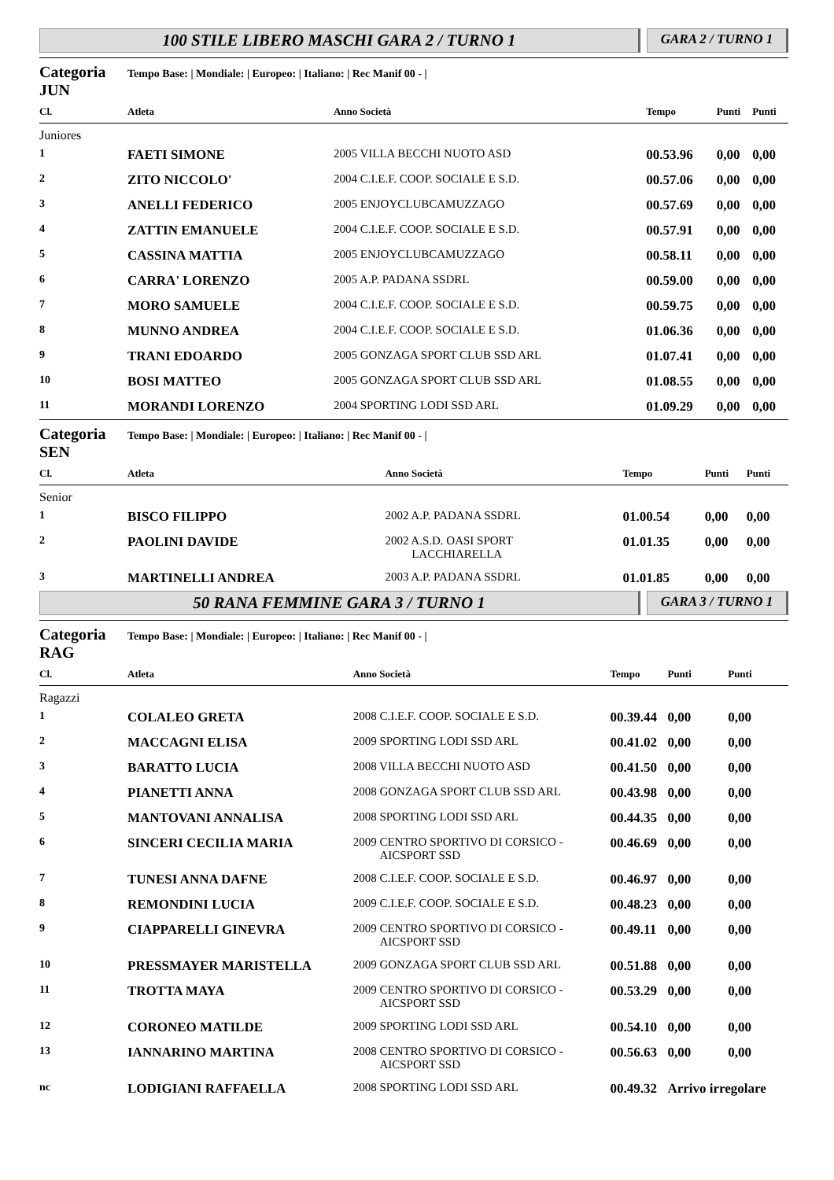100 STILE LIBERO MASCHI GARA 2 / TURNO 1
GARA 2 / TURNO 1
Categoria JUN Tempo Base: | Mondiale: | Europeo: | Italiano: | Rec Manif 00 - |
| Cl. | Atleta | Anno Società | Tempo | Punti | Punti |
| --- | --- | --- | --- | --- | --- |
| Juniores | | | | | |
| 1 | FAETI SIMONE | 2005 VILLA BECCHI NUOTO ASD | 00.53.96 | 0,00 | 0,00 |
| 2 | ZITO NICCOLO' | 2004 C.I.E.F. COOP. SOCIALE E S.D. | 00.57.06 | 0,00 | 0,00 |
| 3 | ANELLI FEDERICO | 2005 ENJOYCLUBCAMUZZAGO | 00.57.69 | 0,00 | 0,00 |
| 4 | ZATTIN EMANUELE | 2004 C.I.E.F. COOP. SOCIALE E S.D. | 00.57.91 | 0,00 | 0,00 |
| 5 | CASSINA MATTIA | 2005 ENJOYCLUBCAMUZZAGO | 00.58.11 | 0,00 | 0,00 |
| 6 | CARRA' LORENZO | 2005 A.P. PADANA SSDRL | 00.59.00 | 0,00 | 0,00 |
| 7 | MORO SAMUELE | 2004 C.I.E.F. COOP. SOCIALE E S.D. | 00.59.75 | 0,00 | 0,00 |
| 8 | MUNNO ANDREA | 2004 C.I.E.F. COOP. SOCIALE E S.D. | 01.06.36 | 0,00 | 0,00 |
| 9 | TRANI EDOARDO | 2005 GONZAGA SPORT CLUB SSD ARL | 01.07.41 | 0,00 | 0,00 |
| 10 | BOSI MATTEO | 2005 GONZAGA SPORT CLUB SSD ARL | 01.08.55 | 0,00 | 0,00 |
| 11 | MORANDI LORENZO | 2004 SPORTING LODI SSD ARL | 01.09.29 | 0,00 | 0,00 |
Categoria SEN Tempo Base: | Mondiale: | Europeo: | Italiano: | Rec Manif 00 - |
| Cl. | Atleta | Anno Società | Tempo | Punti | Punti |
| --- | --- | --- | --- | --- | --- |
| Senior | | | | | |
| 1 | BISCO FILIPPO | 2002 A.P. PADANA SSDRL | 01.00.54 | 0,00 | 0,00 |
| 2 | PAOLINI DAVIDE | 2002 A.S.D. OASI SPORT LACCHIARELLA | 01.01.35 | 0,00 | 0,00 |
| 3 | MARTINELLI ANDREA | 2003 A.P. PADANA SSDRL | 01.01.85 | 0,00 | 0,00 |
50 RANA FEMMINE GARA 3 / TURNO 1
GARA 3 / TURNO 1
Categoria RAG Tempo Base: | Mondiale: | Europeo: | Italiano: | Rec Manif 00 - |
| Cl. | Atleta | Anno Società | Tempo | Punti | Punti |
| --- | --- | --- | --- | --- | --- |
| Ragazzi | | | | | |
| 1 | COLALEO GRETA | 2008 C.I.E.F. COOP. SOCIALE E S.D. | 00.39.44 | 0,00 | 0,00 |
| 2 | MACCAGNI ELISA | 2009 SPORTING LODI SSD ARL | 00.41.02 | 0,00 | 0,00 |
| 3 | BARATTO LUCIA | 2008 VILLA BECCHI NUOTO ASD | 00.41.50 | 0,00 | 0,00 |
| 4 | PIANETTI ANNA | 2008 GONZAGA SPORT CLUB SSD ARL | 00.43.98 | 0,00 | 0,00 |
| 5 | MANTOVANI ANNALISA | 2008 SPORTING LODI SSD ARL | 00.44.35 | 0,00 | 0,00 |
| 6 | SINCERI CECILIA MARIA | 2009 CENTRO SPORTIVO DI CORSICO - AICSPORT SSD | 00.46.69 | 0,00 | 0,00 |
| 7 | TUNESI ANNA DAFNE | 2008 C.I.E.F. COOP. SOCIALE E S.D. | 00.46.97 | 0,00 | 0,00 |
| 8 | REMONDINI LUCIA | 2009 C.I.E.F. COOP. SOCIALE E S.D. | 00.48.23 | 0,00 | 0,00 |
| 9 | CIAPPARELLI GINEVRA | 2009 CENTRO SPORTIVO DI CORSICO - AICSPORT SSD | 00.49.11 | 0,00 | 0,00 |
| 10 | PRESSMAYER MARISTELLA | 2009 GONZAGA SPORT CLUB SSD ARL | 00.51.88 | 0,00 | 0,00 |
| 11 | TROTTA MAYA | 2009 CENTRO SPORTIVO DI CORSICO - AICSPORT SSD | 00.53.29 | 0,00 | 0,00 |
| 12 | CORONEO MATILDE | 2009 SPORTING LODI SSD ARL | 00.54.10 | 0,00 | 0,00 |
| 13 | IANNARINO MARTINA | 2008 CENTRO SPORTIVO DI CORSICO - AICSPORT SSD | 00.56.63 | 0,00 | 0,00 |
| nc | LODIGIANI RAFFAELLA | 2008 SPORTING LODI SSD ARL | 00.49.32 | Arrivo irregolare | |